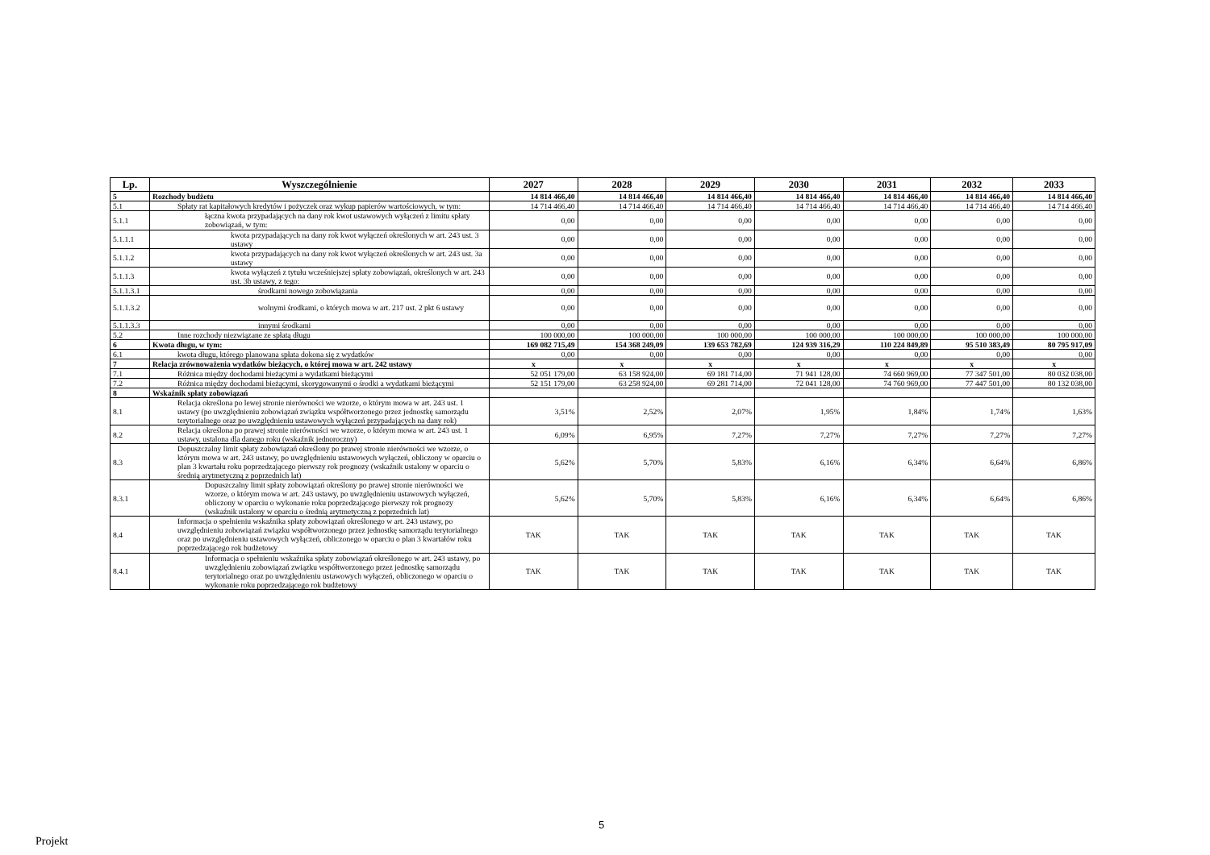| Lp. | Wyszczególnienie | 2027 | 2028 | 2029 | 2030 | 2031 | 2032 | 2033 |
| --- | --- | --- | --- | --- | --- | --- | --- | --- |
| 5 | Rozchody budżetu | 14 814 466,40 | 14 814 466,40 | 14 814 466,40 | 14 814 466,40 | 14 814 466,40 | 14 814 466,40 | 14 814 466,40 |
| 5.1 | Spłaty rat kapitałowych kredytów i pożyczek oraz wykup papierów wartościowych, w tym: | 14 714 466,40 | 14 714 466,40 | 14 714 466,40 | 14 714 466,40 | 14 714 466,40 | 14 714 466,40 | 14 714 466,40 |
| 5.1.1 | łączna kwota przypadających na dany rok kwot ustawowych wyłączeń z limitu spłaty zobowiązań, w tym: | 0,00 | 0,00 | 0,00 | 0,00 | 0,00 | 0,00 | 0,00 |
| 5.1.1.1 | kwota przypadających na dany rok kwot wyłączeń określonych w art. 243 ust. 3 ustawy | 0,00 | 0,00 | 0,00 | 0,00 | 0,00 | 0,00 | 0,00 |
| 5.1.1.2 | kwota przypadających na dany rok kwot wyłączeń określonych w art. 243 ust. 3a ustawy | 0,00 | 0,00 | 0,00 | 0,00 | 0,00 | 0,00 | 0,00 |
| 5.1.1.3 | kwota wyłączeń z tytułu wcześniejszej spłaty zobowiązań, określonych w art. 243 ust. 3b ustawy, z tego: | 0,00 | 0,00 | 0,00 | 0,00 | 0,00 | 0,00 | 0,00 |
| 5.1.1.3.1 | środkami nowego zobowiązania | 0,00 | 0,00 | 0,00 | 0,00 | 0,00 | 0,00 | 0,00 |
| 5.1.1.3.2 | wolnymi środkami, o których mowa w art. 217 ust. 2 pkt 6 ustawy | 0,00 | 0,00 | 0,00 | 0,00 | 0,00 | 0,00 | 0,00 |
| 5.1.1.3.3 | innymi środkami | 0,00 | 0,00 | 0,00 | 0,00 | 0,00 | 0,00 | 0,00 |
| 5.2 | Inne rozchody niezwiązane ze spłatą długu | 100 000,00 | 100 000,00 | 100 000,00 | 100 000,00 | 100 000,00 | 100 000,00 | 100 000,00 |
| 6 | Kwota długu, w tym: | 169 082 715,49 | 154 368 249,09 | 139 653 782,69 | 124 939 316,29 | 110 224 849,89 | 95 510 383,49 | 80 795 917,09 |
| 6.1 | kwota długu, którego planowana spłata dokona się z wydatków | 0,00 | 0,00 | 0,00 | 0,00 | 0,00 | 0,00 | 0,00 |
| 7 | Relacja zrównoważenia wydatków bieżących, o której mowa w art. 242 ustawy | x | x | x | x | x | x | x |
| 7.1 | Różnica między dochodami bieżącymi a wydatkami bieżącymi | 52 051 179,00 | 63 158 924,00 | 69 181 714,00 | 71 941 128,00 | 74 660 969,00 | 77 347 501,00 | 80 032 038,00 |
| 7.2 | Różnica między dochodami bieżącymi, skorygowanymi o środki a wydatkami bieżącymi | 52 151 179,00 | 63 258 924,00 | 69 281 714,00 | 72 041 128,00 | 74 760 969,00 | 77 447 501,00 | 80 132 038,00 |
| 8 | Wskaźnik spłaty zobowiązań | | | | | | | |
| 8.1 | Relacja określona po lewej stronie nierówności we wzorze, o którym mowa w art. 243 ust. 1 ustawy (po uwzględnieniu zobowiązań związku współtworzonego przez jednostkę samorządu terytorialnego oraz po uwzględnieniu ustawowych wyłączeń przypadających na dany rok) | 3,51% | 2,52% | 2,07% | 1,95% | 1,84% | 1,74% | 1,63% |
| 8.2 | Relacja określona po prawej stronie nierówności we wzorze, o którym mowa w art. 243 ust. 1 ustawy, ustalona dla danego roku (wskaźnik jednoroczny) | 6,09% | 6,95% | 7,27% | 7,27% | 7,27% | 7,27% | 7,27% |
| 8.3 | Dopuszczalny limit spłaty zobowiązań określony po prawej stronie nierówności we wzorze, o którym mowa w art. 243 ustawy, po uwzględnieniu ustawowych wyłączeń, obliczony w oparciu o plan 3 kwartału roku poprzedzającego pierwszy rok prognozy (wskaźnik ustalony w oparciu o średnią arytmetyczną z poprzednich lat) | 5,62% | 5,70% | 5,83% | 6,16% | 6,34% | 6,64% | 6,86% |
| 8.3.1 | Dopuszczalny limit spłaty zobowiązań określony po prawej stronie nierówności we wzorze, o którym mowa w art. 243 ustawy, po uwzględnieniu ustawowych wyłączeń, obliczony w oparciu o wykonanie roku poprzedzającego pierwszy rok prognozy (wskaźnik ustalony w oparciu o średnią arytmetyczną z poprzednich lat) | 5,62% | 5,70% | 5,83% | 6,16% | 6,34% | 6,64% | 6,86% |
| 8.4 | Informacja o spełnieniu wskaźnika spłaty zobowiązań określonego w art. 243 ustawy, po uwzględnieniu zobowiązań związku współtworzonego przez jednostkę samorządu terytorialnego oraz po uwzględnieniu ustawowych wyłączeń, obliczonego w oparciu o plan 3 kwartałów roku poprzedzającego rok budżetowy | TAK | TAK | TAK | TAK | TAK | TAK | TAK |
| 8.4.1 | Informacja o spełnieniu wskaźnika spłaty zobowiązań określonego w art. 243 ustawy, po uwzględnieniu zobowiązań związku współtworzonego przez jednostkę samorządu terytorialnego oraz po uwzględnieniu ustawowych wyłączeń, obliczonego w oparciu o wykonanie roku poprzedzającego rok budżetowy | TAK | TAK | TAK | TAK | TAK | TAK | TAK |
5
Projekt